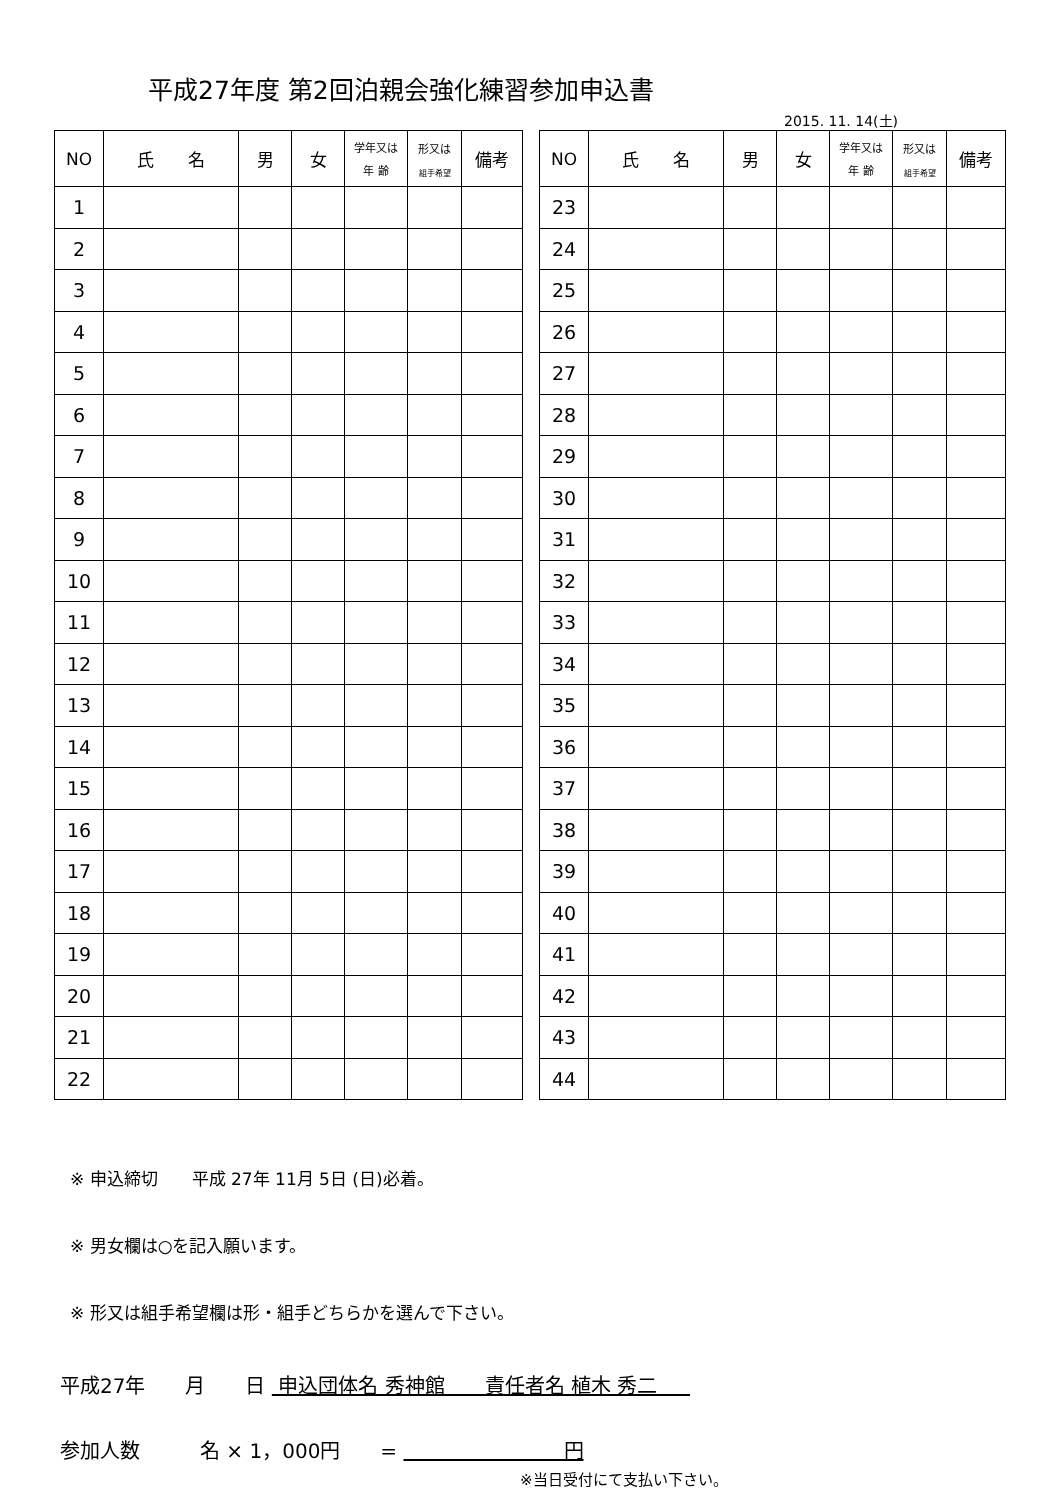平成27年度 第2回泊親会強化練習参加申込書
2015. 11. 14(土)
| NO | 氏 名 | 男 | 女 | 学年又は 年 齢 | 形又は 組手希望 | 備考 |
| --- | --- | --- | --- | --- | --- | --- |
| 1 | | | | | | |
| 2 | | | | | | |
| 3 | | | | | | |
| 4 | | | | | | |
| 5 | | | | | | |
| 6 | | | | | | |
| 7 | | | | | | |
| 8 | | | | | | |
| 9 | | | | | | |
| 10 | | | | | | |
| 11 | | | | | | |
| 12 | | | | | | |
| 13 | | | | | | |
| 14 | | | | | | |
| 15 | | | | | | |
| 16 | | | | | | |
| 17 | | | | | | |
| 18 | | | | | | |
| 19 | | | | | | |
| 20 | | | | | | |
| 21 | | | | | | |
| 22 | | | | | | |
| NO | 氏 名 | 男 | 女 | 学年又は 年 齢 | 形又は 組手希望 | 備考 |
| --- | --- | --- | --- | --- | --- | --- |
| 23 | | | | | | |
| 24 | | | | | | |
| 25 | | | | | | |
| 26 | | | | | | |
| 27 | | | | | | |
| 28 | | | | | | |
| 29 | | | | | | |
| 30 | | | | | | |
| 31 | | | | | | |
| 32 | | | | | | |
| 33 | | | | | | |
| 34 | | | | | | |
| 35 | | | | | | |
| 36 | | | | | | |
| 37 | | | | | | |
| 38 | | | | | | |
| 39 | | | | | | |
| 40 | | | | | | |
| 41 | | | | | | |
| 42 | | | | | | |
| 43 | | | | | | |
| 44 | | | | | | |
※ 申込締切　　平成 27年 11月 5日 (日)必着。
※ 男女欄は○を記入願います。
※ 形又は組手希望欄は形・組手どちらかを選んで下さい。
平成27年　　月　　日 申込団体名 秀神館　　責任者名 植木 秀二　
参加人数　　　名 × 1，000円　　= 　　　　　　　　円
※当日受付にて支払い下さい。